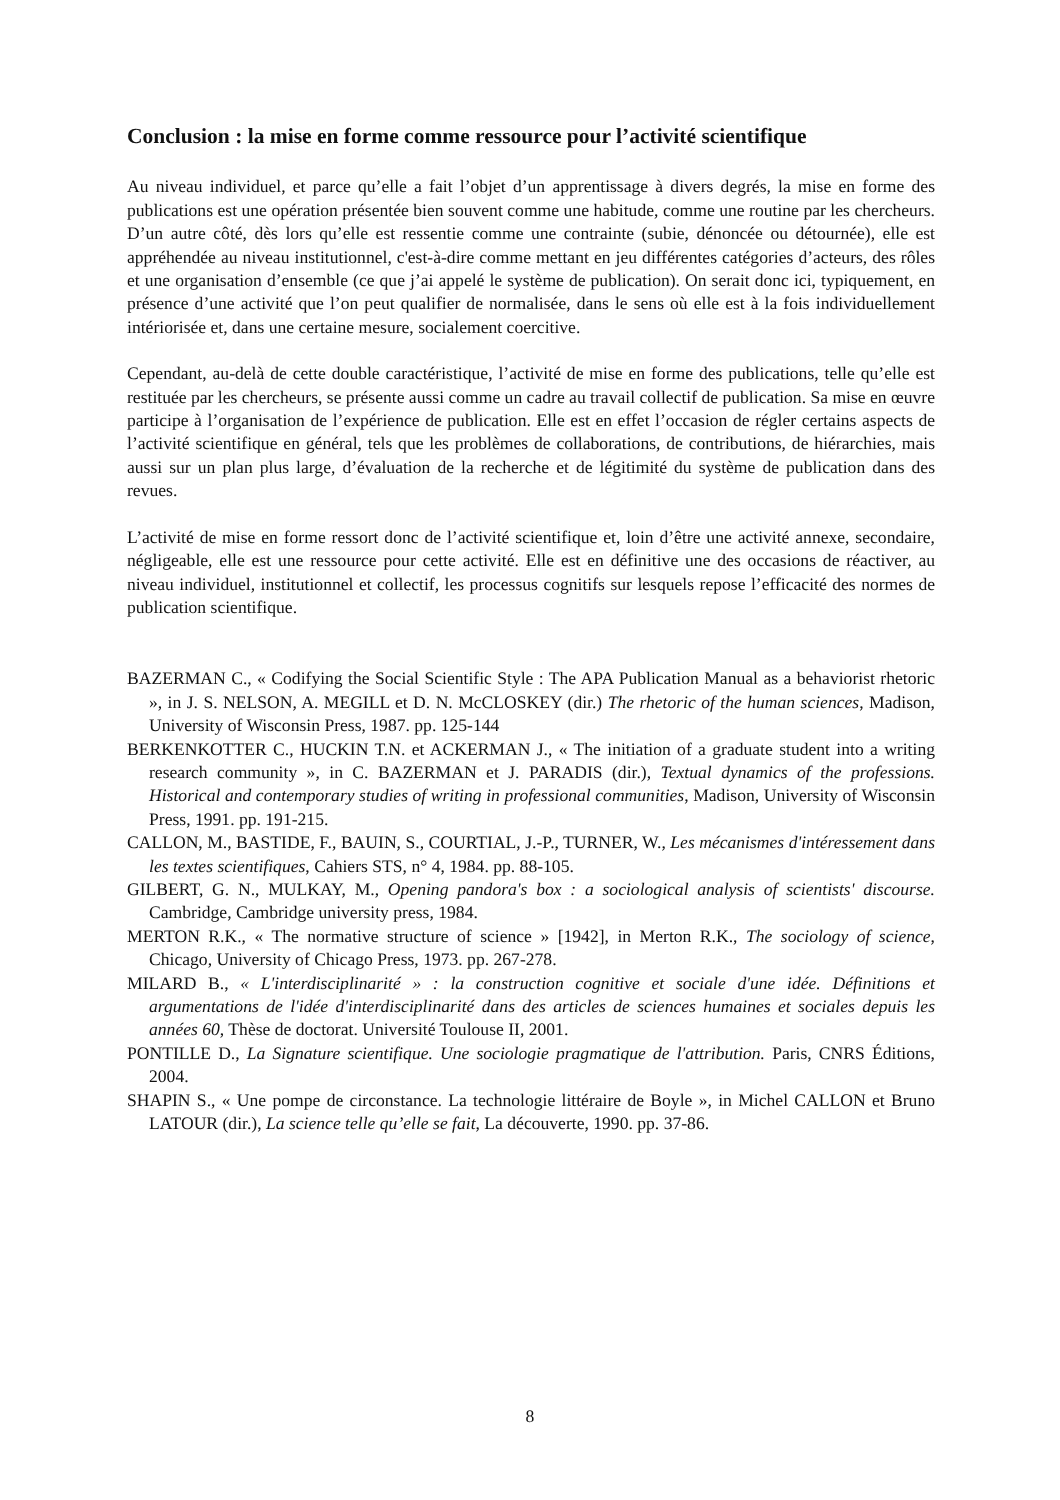Conclusion : la mise en forme comme ressource pour l’activité scientifique
Au niveau individuel, et parce qu’elle a fait l’objet d’un apprentissage à divers degrés, la mise en forme des publications est une opération présentée bien souvent comme une habitude, comme une routine par les chercheurs. D’un autre côté, dès lors qu’elle est ressentie comme une contrainte (subie, dénoncée ou détournée), elle est appréhendée au niveau institutionnel, c'est-à-dire comme mettant en jeu différentes catégories d’acteurs, des rôles et une organisation d’ensemble (ce que j’ai appelé le système de publication). On serait donc ici, typiquement, en présence d’une activité que l’on peut qualifier de normalisée, dans le sens où elle est à la fois individuellement intériorisée et, dans une certaine mesure, socialement coercitive.
Cependant, au-delà de cette double caractéristique, l’activité de mise en forme des publications, telle qu’elle est restituée par les chercheurs, se présente aussi comme un cadre au travail collectif de publication. Sa mise en œuvre participe à l’organisation de l’expérience de publication. Elle est en effet l’occasion de régler certains aspects de l’activité scientifique en général, tels que les problèmes de collaborations, de contributions, de hiérarchies, mais aussi sur un plan plus large, d’évaluation de la recherche et de légitimité du système de publication dans des revues.
L’activité de mise en forme ressort donc de l’activité scientifique et, loin d’être une activité annexe, secondaire, négligeable, elle est une ressource pour cette activité. Elle est en définitive une des occasions de réactiver, au niveau individuel, institutionnel et collectif, les processus cognitifs sur lesquels repose l’efficacité des normes de publication scientifique.
BAZERMAN C., « Codifying the Social Scientific Style : The APA Publication Manual as a behaviorist rhetoric », in J. S. NELSON, A. MEGILL et D. N. McCLOSKEY (dir.) The rhetoric of the human sciences, Madison, University of Wisconsin Press, 1987. pp. 125-144
BERKENKOTTER C., HUCKIN T.N. et ACKERMAN J., « The initiation of a graduate student into a writing research community », in C. BAZERMAN et J. PARADIS (dir.), Textual dynamics of the professions. Historical and contemporary studies of writing in professional communities, Madison, University of Wisconsin Press, 1991. pp. 191-215.
CALLON, M., BASTIDE, F., BAUIN, S., COURTIAL, J.-P., TURNER, W., Les mécanismes d'intéressement dans les textes scientifiques, Cahiers STS, n° 4, 1984. pp. 88-105.
GILBERT, G. N., MULKAY, M., Opening pandora's box : a sociological analysis of scientists' discourse. Cambridge, Cambridge university press, 1984.
MERTON R.K., « The normative structure of science » [1942], in Merton R.K., The sociology of science, Chicago, University of Chicago Press, 1973. pp. 267-278.
MILARD B., « L'interdisciplinarité » : la construction cognitive et sociale d'une idée. Définitions et argumentations de l'idée d'interdisciplinarité dans des articles de sciences humaines et sociales depuis les années 60, Thèse de doctorat. Université Toulouse II, 2001.
PONTILLE D., La Signature scientifique. Une sociologie pragmatique de l'attribution. Paris, CNRS Éditions, 2004.
SHAPIN S., « Une pompe de circonstance. La technologie littéraire de Boyle », in Michel CALLON et Bruno LATOUR (dir.), La science telle qu’elle se fait, La découverte, 1990. pp. 37-86.
8